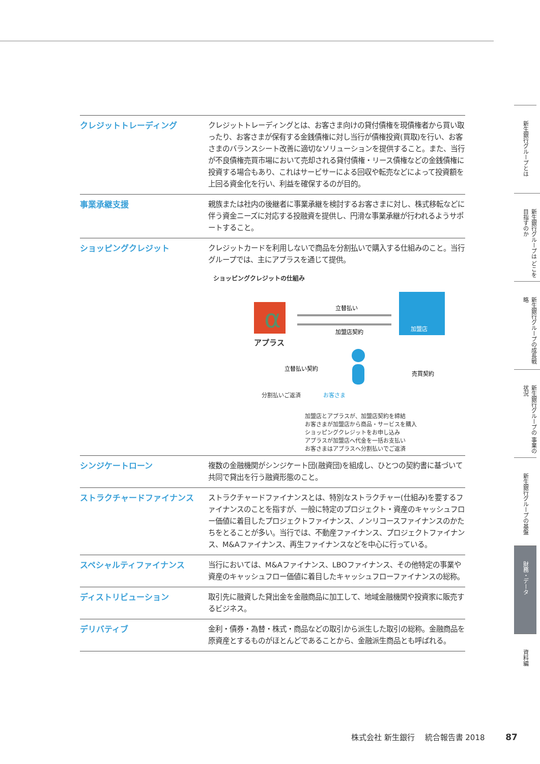| クレジットトレーディング | クレジットトレーディングとは、お客さま向けの貸付債権を現債権者から買い取ったり、お客さまが保有する金銭債権に対し当行が債権投資(買取)を行い、お客さまのバランスシート改善に適切なソリューションを提供すること。また、当行が不良債権売買市場において売却される貸付債権・リース債権などの金銭債権に投資する場合もあり、これはサービサーによる回収や転売などによって投資額を上回る資金化を行い、利益を確保するのが目的。 |
| 事業承継支援 | 親族または社内の後継者に事業承継を検討するお客さまに対し、株式移転などに伴う資金ニーズに対応する投融資を提供し、円滑な事業承継が行われるようサポートすること。 |
| ショッピングクレジット | クレジットカードを利用しないで商品を分割払いで購入する仕組みのこと。当行グループでは、主にアプラスを通じて提供。 ショッピングクレジットの仕組み α アプラス 立替払い 加盟店契約 加盟店 立替払い契約 売買契約 分割払いご返済 お客さま 加盟店とアプラスが、加盟店契約を締結 お客さまが加盟店から商品・サービスを購入 ショッピングクレジットをお申し込み アプラスが加盟店へ代金を一括お支払い お客さまはアプラスへ分割払いでご返済 |
| シンジケートローン | 複数の金融機関がシンジケート団(融資団)を組成し、ひとつの契約書に基づいて共同で貸出を行う融資形態のこと。 |
| ストラクチャードファイナンス | ストラクチャードファイナンスとは、特別なストラクチャー(仕組み)を要するファイナンスのことを指すが、一般に特定のプロジェクト・資産のキャッシュフロー価値に着目したプロジェクトファイナンス、ノンリコースファイナンスのかたちをとることが多い。当行では、不動産ファイナンス、プロジェクトファイナンス、M&Aファイナンス、再生ファイナンスなどを中心に行っている。 |
| スペシャルティファイナンス | 当行においては、M&Aファイナンス、LBOファイナンス、その他特定の事業や資産のキャッシュフロー価値に着目したキャッシュフローファイナンスの総称。 |
| ディストリビューション | 取引先に融資した貸出金を金融商品に加工して、地域金融機関や投資家に販売するビジネス。 |
| デリバティブ | 金利・債券・為替・株式・商品などの取引から派生した取引の総称。金融商品を原資産とするものがほとんどであることから、金融派生商品とも呼ばれる。 |
新生銀行グループとは
新生銀行グループは どこを目指すのか
新生銀行グループの成長戦略
新生銀行グループの 事業の状況
新生銀行グループの基盤
財務・データ
資料編
株式会社 新生銀行　 統合報告書 2018 87